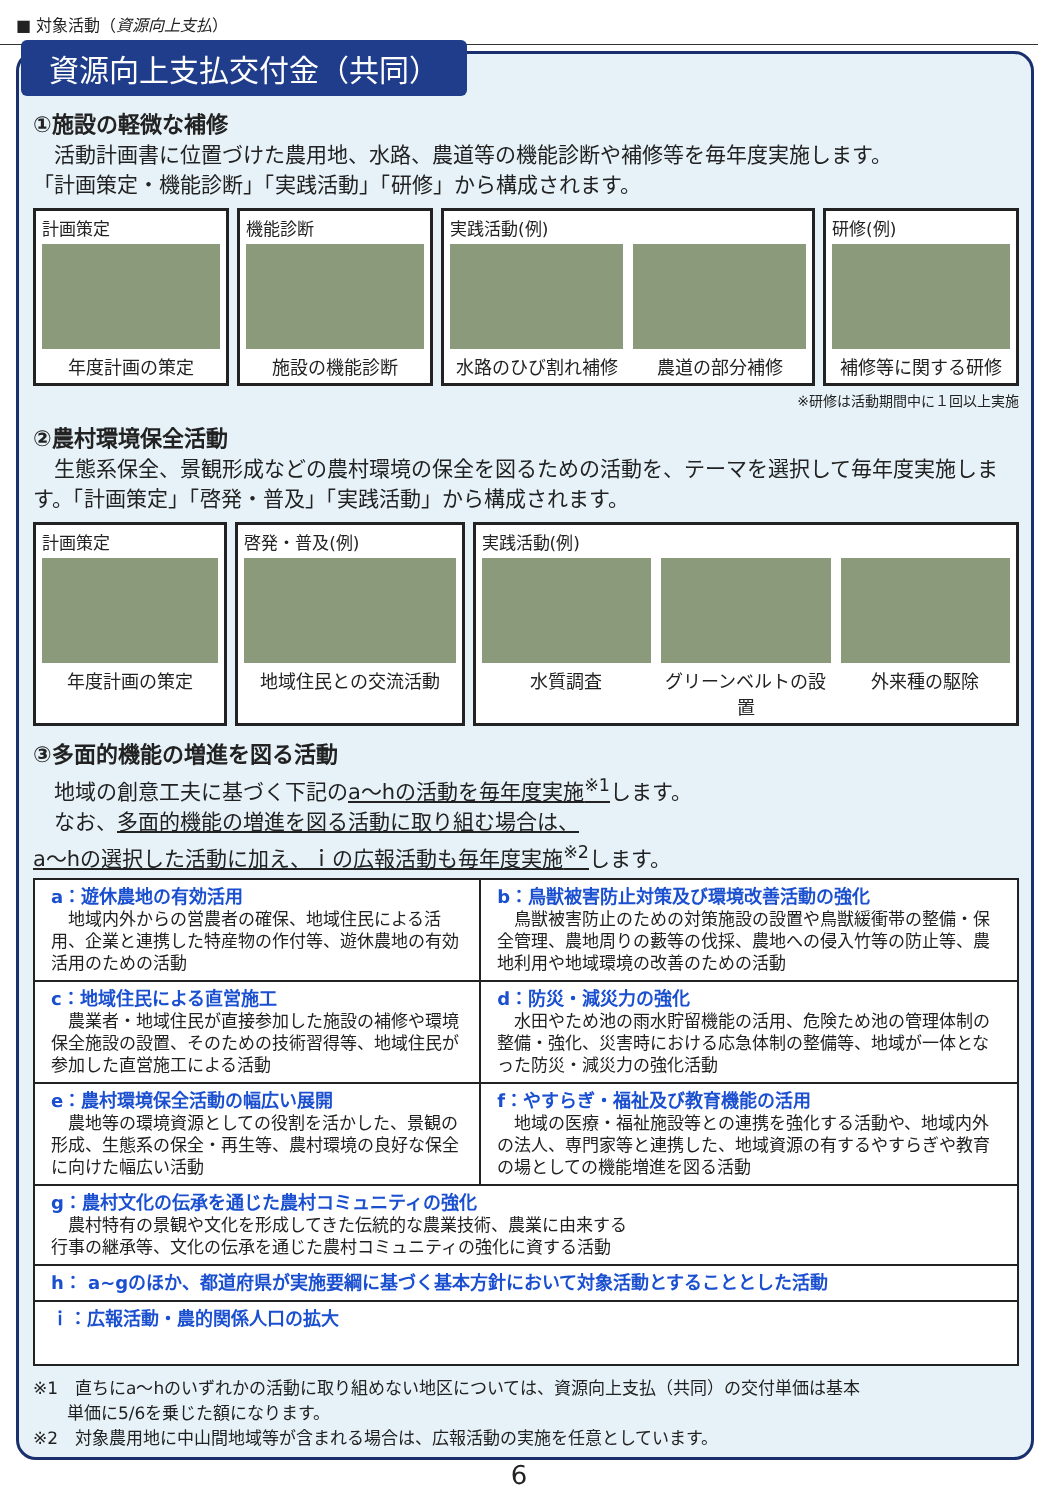■ 対象活動（資源向上支払）
資源向上支払交付金（共同）
①施設の軽微な補修
　活動計画書に位置づけた農用地、水路、農道等の機能診断や補修等を毎年度実施します。
「計画策定・機能診断」「実践活動」「研修」から構成されます。
計画策定
年度計画の策定
機能診断
施設の機能診断
実践活動(例)
水路のひび割れ補修 農道の部分補修
研修(例)
補修等に関する研修
※研修は活動期間中に１回以上実施
②農村環境保全活動
　生態系保全、景観形成などの農村環境の保全を図るための活動を、テーマを選択して毎年度実施します。「計画策定」「啓発・普及」「実践活動」から構成されます。
計画策定
年度計画の策定
啓発・普及(例)
地域住民との交流活動
実践活動(例)
水質調査 グリーンベルトの設置 外来種の駆除
③多面的機能の増進を図る活動
　地域の創意工夫に基づく下記のa～hの活動を毎年度実施<sup>※1</sup>します。
　なお、多面的機能の増進を図る活動に取り組む場合は、
a～hの選択した活動に加え、ｉの広報活動も毎年度実施<sup>※2</sup>します。
| a：遊休農地の有効活用 地域内外からの営農者の確保、地域住民による活用、企業と連携した特産物の作付等、遊休農地の有効活用のための活動 | b：鳥獣被害防止対策及び環境改善活動の強化 鳥獣被害防止のための対策施設の設置や鳥獣緩衝帯の整備・保全管理、農地周りの藪等の伐採、農地への侵入竹等の防止等、農地利用や地域環境の改善のための活動 |
| c：地域住民による直営施工 農業者・地域住民が直接参加した施設の補修や環境保全施設の設置、そのための技術習得等、地域住民が参加した直営施工による活動 | d：防災・減災力の強化 水田やため池の雨水貯留機能の活用、危険ため池の管理体制の整備・強化、災害時における応急体制の整備等、地域が一体となった防災・減災力の強化活動 |
| e：農村環境保全活動の幅広い展開 農地等の環境資源としての役割を活かした、景観の形成、生態系の保全・再生等、農村環境の良好な保全に向けた幅広い活動 | f：やすらぎ・福祉及び教育機能の活用 地域の医療・福祉施設等との連携を強化する活動や、地域内外の法人、専門家等と連携した、地域資源の有するやすらぎや教育の場としての機能増進を図る活動 |
| g：農村文化の伝承を通じた農村コミュニティの強化 農村特有の景観や文化を形成してきた伝統的な農業技術、農業に由来する 行事の継承等、文化の伝承を通じた農村コミュニティの強化に資する活動 | |
| h： a~gのほか、都道府県が実施要綱に基づく基本方針において対象活動とすることとした活動 | |
| ｉ：広報活動・農的関係人口の拡大 | |
※1　直ちにa～hのいずれかの活動に取り組めない地区については、資源向上支払（共同）の交付単価は基本
　　単価に5/6を乗じた額になります。
※2　対象農用地に中山間地域等が含まれる場合は、広報活動の実施を任意としています。
6